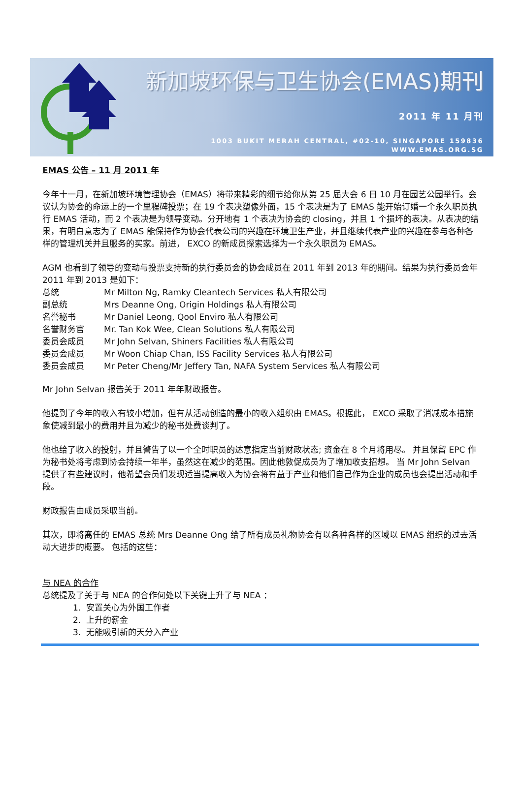新加坡环保与卫生协会(EMAS)期刊
2011 年 11 月刊
1003 BUKIT MERAH CENTRAL, #02-10, SINGAPORE 159836
WWW.EMAS.ORG.SG
EMAS 公告 – 11 月 2011 年
今年十一月，在新加坡环境管理协会（EMAS）将带来精彩的细节给你从第 25 届大会 6 日 10 月在园艺公园举行。会议认为协会的命运上的一个里程碑投票；在 19 个表决塑像外面，15 个表决是为了 EMAS 能开始订婚一个永久职员执行 EMAS 活动，而 2 个表决是为领导变动。分开地有 1 个表决为协会的 closing，并且 1 个损坏的表决。从表决的结果，有明白意志为了 EMAS 能保持作为协会代表公司的兴趣在环境卫生产业，并且继续代表产业的兴趣在参与各种各样的管理机关并且服务的买家。前进， EXCO 的新成员探索选择为一个永久职员为 EMAS。
AGM 也看到了领导的变动与投票支持新的执行委员会的协会成员在 2011 年到 2013 年的期间。结果为执行委员会年 2011 年到 2013 是如下：
| 总统 | Mr Milton Ng, Ramky Cleantech Services 私人有限公司 |
| 副总统 | Mrs Deanne Ong, Origin Holdings 私人有限公司 |
| 名誉秘书 | Mr Daniel Leong, Qool Enviro 私人有限公司 |
| 名誉财务官 | Mr. Tan Kok Wee, Clean Solutions 私人有限公司 |
| 委员会成员 | Mr John Selvan, Shiners Facilities 私人有限公司 |
| 委员会成员 | Mr Woon Chiap Chan, ISS Facility Services 私人有限公司 |
| 委员会成员 | Mr Peter Cheng/Mr Jeffery Tan, NAFA System Services 私人有限公司 |
Mr John Selvan 报告关于 2011 年年财政报告。
他提到了今年的收入有较小增加，但有从活动创造的最小的收入组织由 EMAS。根据此， EXCO 采取了消减成本措施象使减到最小的费用并且为减少的秘书处费谈判了。
他也给了收入的投射，并且警告了以一个全时职员的达意指定当前财政状态; 资金在 8 个月将用尽。 并且保留 EPC 作为秘书处将考虑到协会持续一年半，虽然这在减少的范围。因此他敦促成员为了增加收支招想。 当 Mr John Selvan 提供了有些建议时，他希望会员们发现适当提高收入为协会将有益于产业和他们自己作为企业的成员也会提出活动和手段。
财政报告由成员采取当前。
其次，即将离任的 EMAS 总统 Mrs Deanne Ong 给了所有成员礼物协会有以各种各样的区域以 EMAS 组织的过去活动大进步的概要。 包括的这些：
与 NEA 的合作
总统提及了关于与 NEA 的合作何处以下关键上升了与 NEA ：
1. 安置关心为外国工作者
2. 上升的薪金
3. 无能吸引新的天分入产业